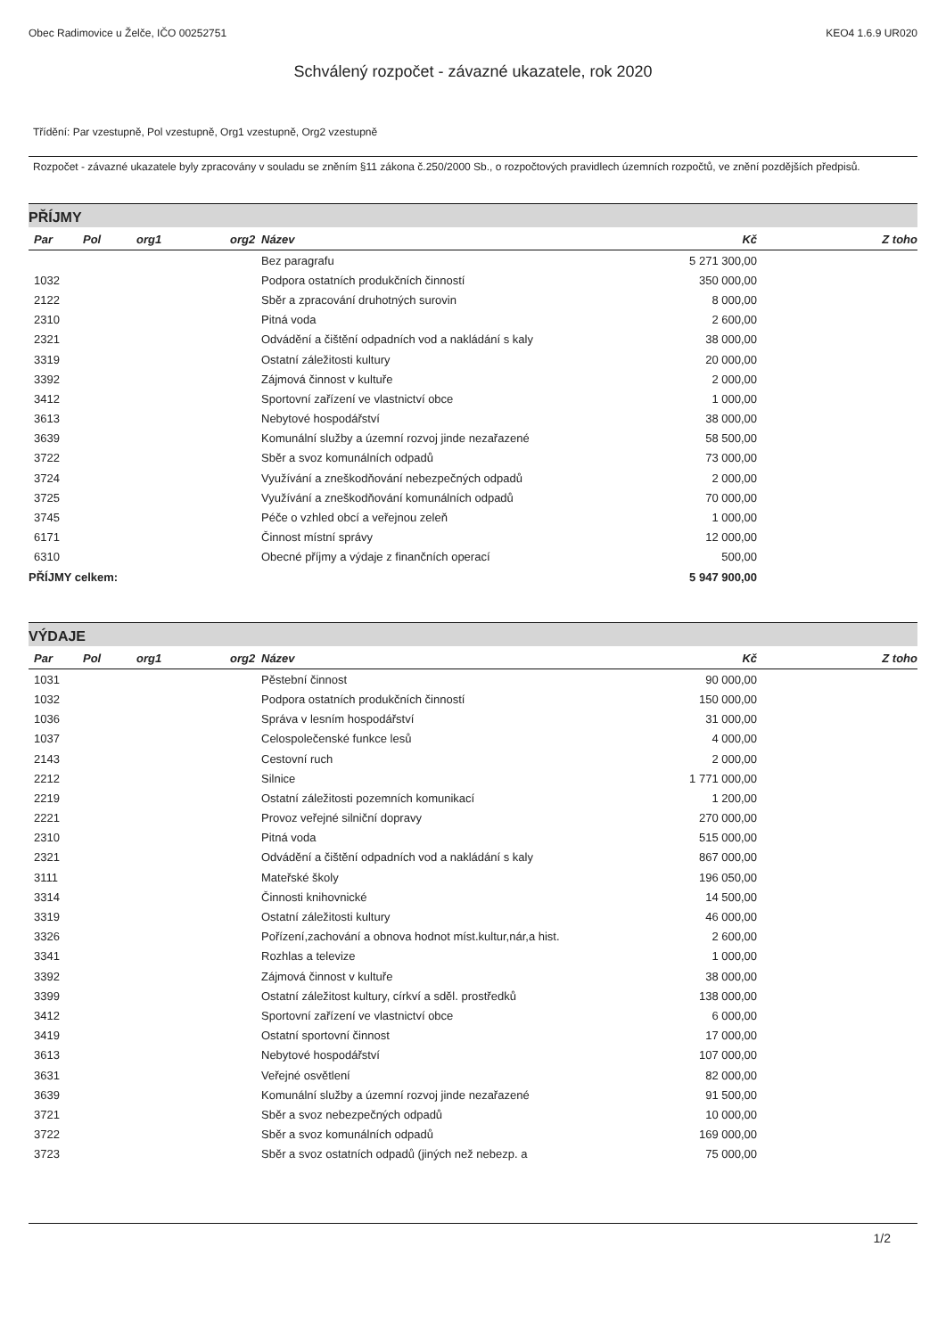Obec Radimovice u Želče, IČO 00252751 KEO4 1.6.9 UR020
Schválený rozpočet - závazné ukazatele, rok 2020
Třídění: Par vzestupně, Pol vzestupně, Org1 vzestupně, Org2 vzestupně
Rozpočet - závazné ukazatele byly zpracovány v souladu se zněním §11 zákona č.250/2000 Sb., o rozpočtových pravidlech územních rozpočtů, ve znění pozdějších předpisů.
PŘÍJMY
| Par | Pol | org1 | org2 | Název | Kč | Z toho |
| --- | --- | --- | --- | --- | --- | --- |
| | | | | Bez paragrafu | 5 271 300,00 | |
| 1032 | | | | Podpora ostatních produkčních činností | 350 000,00 | |
| 2122 | | | | Sběr a zpracování druhotných surovin | 8 000,00 | |
| 2310 | | | | Pitná voda | 2 600,00 | |
| 2321 | | | | Odvádění a čištění odpadních vod a nakládání s kaly | 38 000,00 | |
| 3319 | | | | Ostatní záležitosti kultury | 20 000,00 | |
| 3392 | | | | Zájmová činnost v kultuře | 2 000,00 | |
| 3412 | | | | Sportovní zařízení ve vlastnictví obce | 1 000,00 | |
| 3613 | | | | Nebytové hospodářství | 38 000,00 | |
| 3639 | | | | Komunální služby a územní rozvoj jinde nezařazené | 58 500,00 | |
| 3722 | | | | Sběr a svoz komunálních odpadů | 73 000,00 | |
| 3724 | | | | Využívání a zneškodňování nebezpečných odpadů | 2 000,00 | |
| 3725 | | | | Využívání a zneškodňování komunálních odpadů | 70 000,00 | |
| 3745 | | | | Péče o vzhled obcí a veřejnou zeleň | 1 000,00 | |
| 6171 | | | | Činnost místní správy | 12 000,00 | |
| 6310 | | | | Obecné příjmy a výdaje z finančních operací | 500,00 | |
| PŘÍJMY celkem: | | | | | 5 947 900,00 | |
VÝDAJE
| Par | Pol | org1 | org2 | Název | Kč | Z toho |
| --- | --- | --- | --- | --- | --- | --- |
| 1031 | | | | Pěstební činnost | 90 000,00 | |
| 1032 | | | | Podpora ostatních produkčních činností | 150 000,00 | |
| 1036 | | | | Správa v lesním hospodářství | 31 000,00 | |
| 1037 | | | | Celospolečenské funkce lesů | 4 000,00 | |
| 2143 | | | | Cestovní ruch | 2 000,00 | |
| 2212 | | | | Silnice | 1 771 000,00 | |
| 2219 | | | | Ostatní záležitosti pozemních komunikací | 1 200,00 | |
| 2221 | | | | Provoz veřejné silniční dopravy | 270 000,00 | |
| 2310 | | | | Pitná voda | 515 000,00 | |
| 2321 | | | | Odvádění a čištění odpadních vod a nakládání s kaly | 867 000,00 | |
| 3111 | | | | Mateřské školy | 196 050,00 | |
| 3314 | | | | Činnosti knihovnické | 14 500,00 | |
| 3319 | | | | Ostatní záležitosti kultury | 46 000,00 | |
| 3326 | | | | Pořízení,zachování a obnova hodnot míst.kultur,nár,a hist. | 2 600,00 | |
| 3341 | | | | Rozhlas a televize | 1 000,00 | |
| 3392 | | | | Zájmová činnost v kultuře | 38 000,00 | |
| 3399 | | | | Ostatní záležitost kultury, církví a sděl. prostředků | 138 000,00 | |
| 3412 | | | | Sportovní zařízení ve vlastnictví obce | 6 000,00 | |
| 3419 | | | | Ostatní sportovní činnost | 17 000,00 | |
| 3613 | | | | Nebytové hospodářství | 107 000,00 | |
| 3631 | | | | Veřejné osvětlení | 82 000,00 | |
| 3639 | | | | Komunální služby a územní rozvoj jinde nezařazené | 91 500,00 | |
| 3721 | | | | Sběr a svoz nebezpečných odpadů | 10 000,00 | |
| 3722 | | | | Sběr a svoz komunálních odpadů | 169 000,00 | |
| 3723 | | | | Sběr a svoz ostatních odpadů (jiných než nebezp. a | 75 000,00 | |
1/2